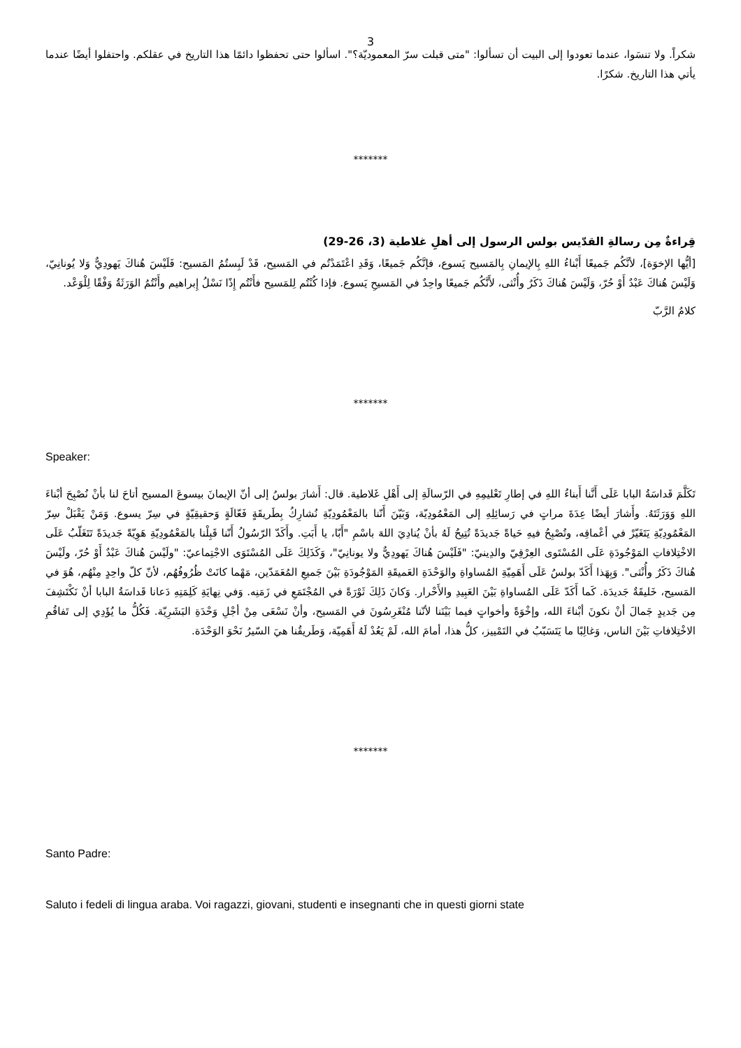3
شكراً. ولا تنسَوا، عندما تعودوا إلى البيت أن تسألوا: "متى قبلت سرّ المعموديّة؟". اسألوا حتى تحفظوا دائمًا هذا التاريخ في عقلكم. واحتفلوا أيضًا عندما يأتي هذا التاريخ. شكرًا.
*******
قِراءةٌ مِن رسالةِ القدّيس بولس الرسول إلى أهلِ غلاطية (3، 26-29)
[أيُّها الإخوَة]، لأنَّكُم جَميعًا أَبْناءُ اللهِ بِالإيمانِ بِالمَسيح يَسوع، فإنَّكُم جَميعًا، وَقَدِ اعْتَمَدْتُم في المَسيح، قَدْ لَبِستُمُ المَسيح: فَلَيْسَ هُناكَ يَهودِيٌّ وَلا يُونانِيّ، وَلَيْسَ هُناكَ عَبْدٌ أَوْ حُرّ، وَلَيْسَ هُناكَ ذَكَرٌ وأُنْثى، لأَنَّكُم جَميعًا واحِدٌ في المَسيحِ يَسوع. فإذا كُنْتُم لِلمَسيح فأَنْتُم إِذًا نَسْلُ إِبراهيم وأَنْتُمُ الوَرَثَةُ وَفْقًا لِلْوَعْد.
كلامُ الرَّبّ
*******
Speaker:
تَكَلَّمَ قَداسَةُ البابا عَلَى أَنَّنا أَبناءُ اللهِ في إطارِ تَعْليمِهِ في الرّسالَةِ إلى أَهْلِ غَلاطية. قال: أَشارَ بولسُ إلى أنّ الإيمانَ بيسوعَ المسيح أتاحَ لنا بأنْ نُصْبِحَ أبْناءَ اللهِ وَوَرَثَتَهُ. وأَشارَ أيضًا عِدَةَ مراتٍ في رَسائِلِهِ إلى المَعْمُودِيّة، وَبَيّنَ أَنّنا بالمَعْمُودِيّةِ نُشارِكُ بِطَريقَةٍ فَعّالَةٍ وَحقيقِيّةٍ في سِرّ يسوع. وَمَنْ يَقْبَلْ سِرّ المَعْمُودِيّةِ يَتَغَيّرْ في أعْماقِه، وتُصْبِحُ فيهِ حَياةً جَديدَةً تُتِيحُ لَهُ بأنْ يُنادِيَ اللهَ باسْمِ "أَبّا، يا أَبَتِ. وأَكَدّ الرّسُولُ أَنّنا قَبِلْنا بالمَعْمُودِيّةِ هَوِيّةً جَديدَةً تَتَغَلّبُ عَلَى الاخْتِلافاتِ المَوْجُودَةِ عَلَى المُسْتَوى العِرْقِيّ والدِينيّ: "فَلَيْسَ هُناكَ يَهودِيٌّ ولا يونانِيّ"، وَكَذَلِكَ عَلَى المُسْتَوَى الاجْتِماعيّ: "ولَيْسَ هُناكَ عَبْدٌ أَوْ حُرّ، ولَيْسَ هُناكَ ذَكَرٌ وأُنْثى". وَبِهَذا أَكَدّ بولسُ عَلَى أَهَمِيّةِ المُساواةِ والوَحْدَةِ العَميقَةِ المَوْجُودَةِ بَيْنَ جَميعِ المُعَمَدّين، مَهْما كانَتْ ظُرُوفُهُم، لأنّ كلّ واحِدٍ مِنْهُم، هُوَ في المَسيح، خَليقَةٌ جَديدَة. كَما أَكَدّ عَلَى المُساواةِ بَيْنَ العَبِيدِ والأَحْرار. وَكانَ ذَلِكَ ثَوْرَةً في المُجْتَمَعِ في زَمَنِه. وَفي نِهايَةِ كَلِمَتِهِ دَعانا قَداسَةُ البابا أنْ نَكْتَشِفَ مِن جَديدٍ جَمالَ أنْ نكونَ أبْناءَ الله، وإخْوَةً وأخواتٍ فيما بَيْنَنا لأنّنا مُنْغَرِسُونَ في المَسيح، وأنْ نَسْعَى مِنْ أجْلِ وَحْدَةِ البَشَرِيّة. فَكُلُّ ما يُؤَدِي إلى تَفاقُمِ الاخْتِلافاتِ بَيْنَ الناس، وَغالِبًا ما يَتَسَبّبُ في التَمْييز، كلُّ هذا، أمامَ الله، لَمْ يَعُدْ لَهُ أَهَمِيّة، وَطَريقُنا هيَ السّيرُ نَحْوَ الوَحْدَة.
*******
Santo Padre:
Saluto i fedeli di lingua araba. Voi ragazzi, giovani, studenti e insegnanti che in questi giorni state